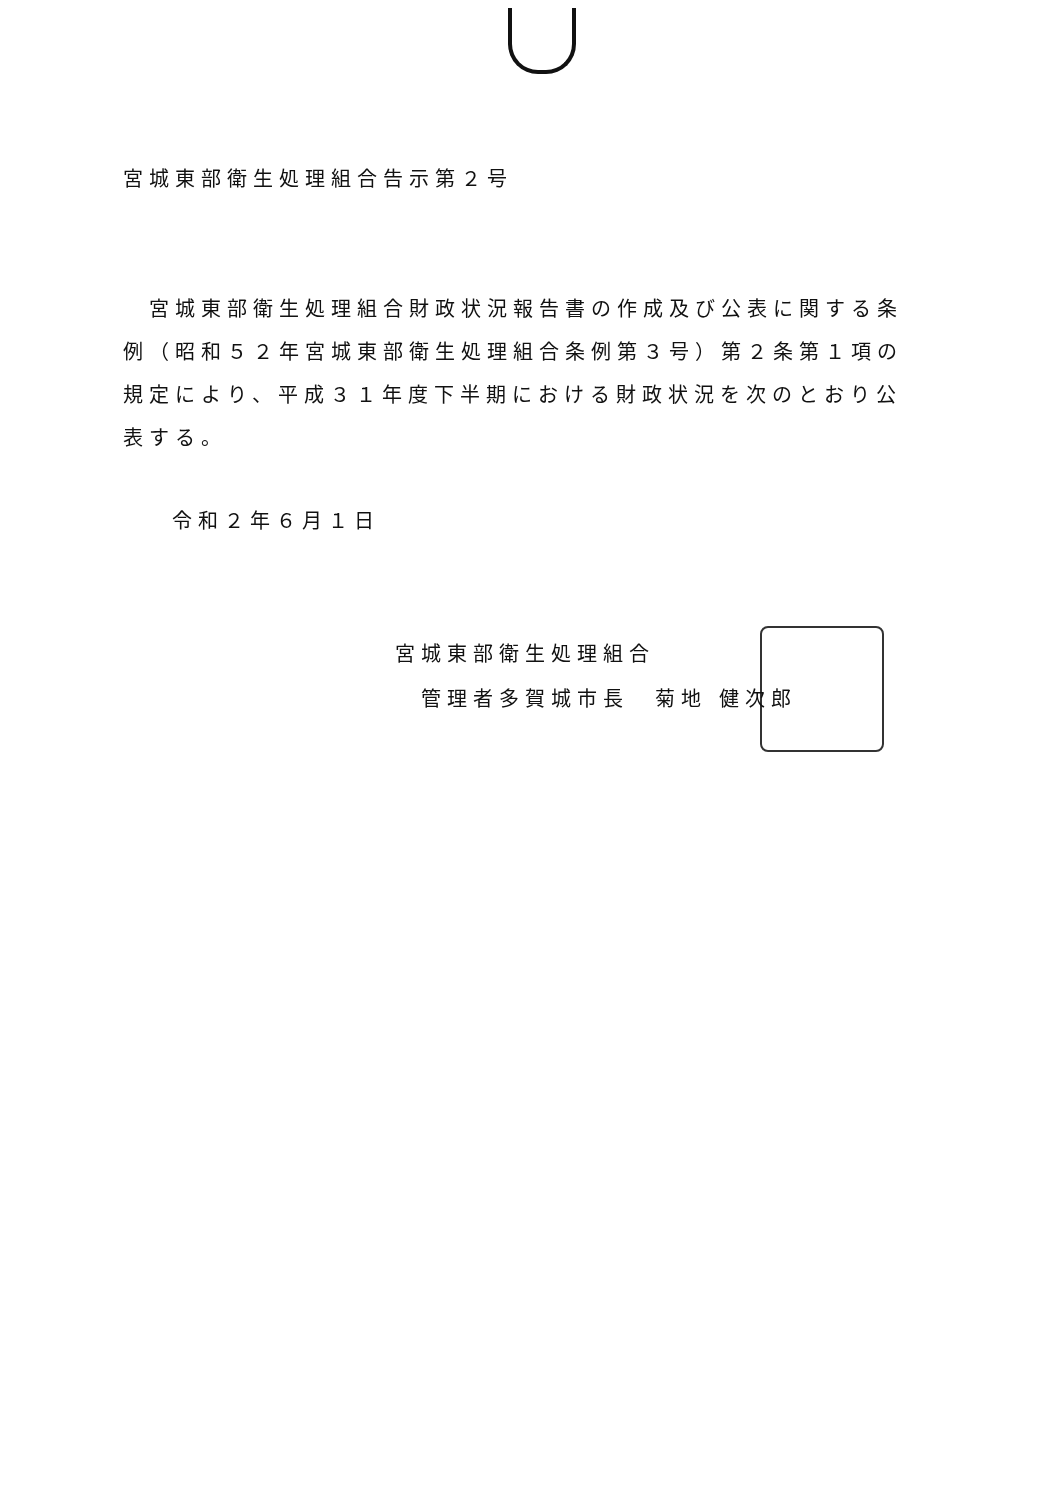宮城東部衛生処理組合告示第２号
　宮城東部衛生処理組合財政状況報告書の作成及び公表に関する条例（昭和５２年宮城東部衛生処理組合条例第３号）第２条第１項の規定により、平成３１年度下半期における財政状況を次のとおり公表する。
令和２年６月１日
宮城東部衛生処理組合
　管理者多賀城市長　菊地 健次郎